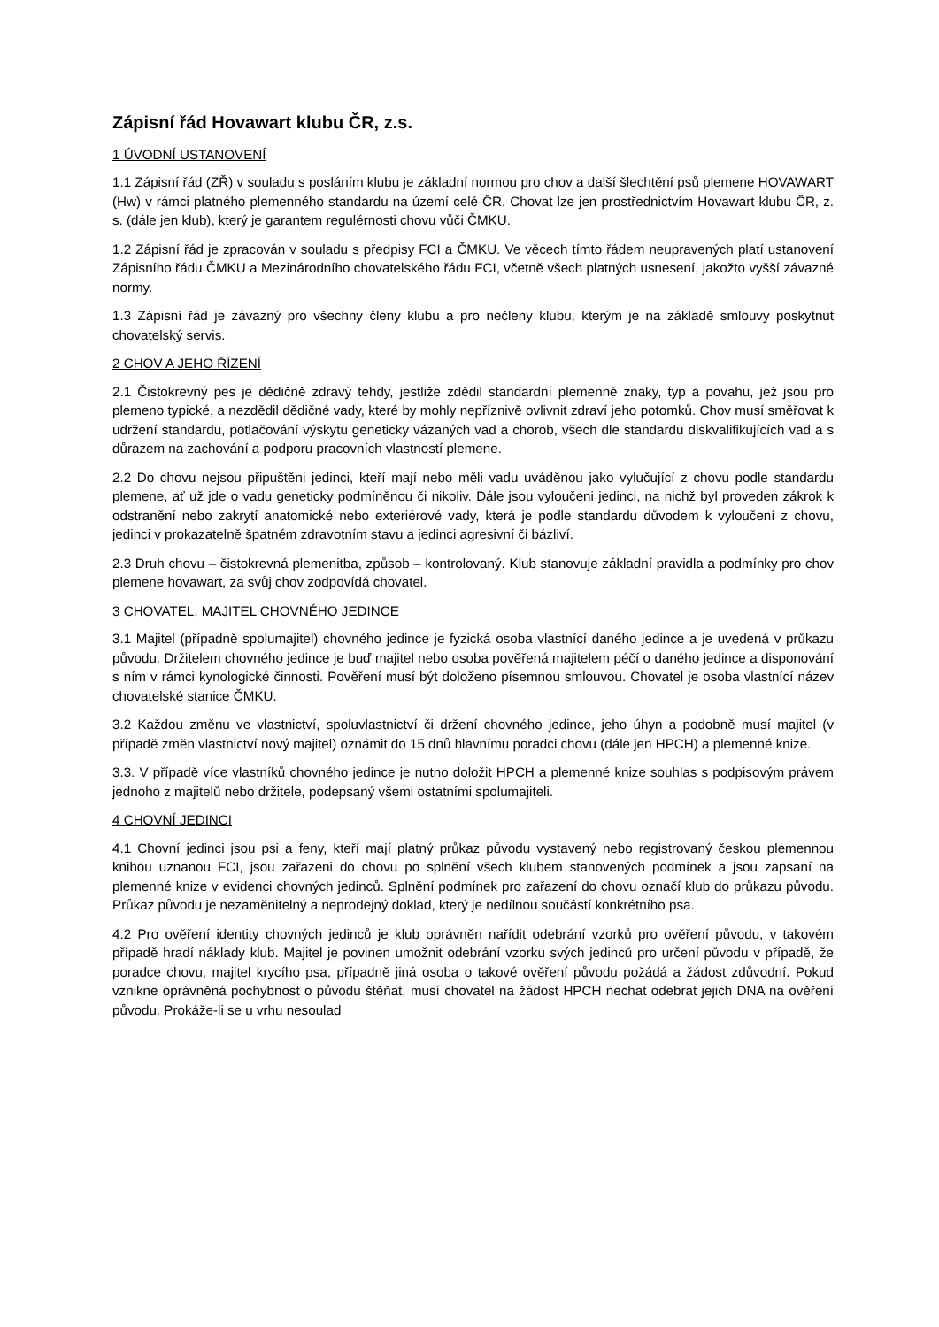Zápisní řád Hovawart klubu ČR, z.s.
1 ÚVODNÍ USTANOVENÍ
1.1 Zápisní řád (ZŘ) v souladu s posláním klubu je základní normou pro chov a další šlechtění psů plemene HOVAWART (Hw) v rámci platného plemenného standardu na území celé ČR. Chovat lze jen prostřednictvím Hovawart klubu ČR, z. s. (dále jen klub), který je garantem regulérnosti chovu vůči ČMKU.
1.2 Zápisní řád je zpracován v souladu s předpisy FCI a ČMKU. Ve věcech tímto řádem neupravených platí ustanovení Zápisního řádu ČMKU a Mezinárodního chovatelského řádu FCI, včetně všech platných usnesení, jakožto vyšší závazné normy.
1.3 Zápisní řád je závazný pro všechny členy klubu a pro nečleny klubu, kterým je na základě smlouvy poskytnut chovatelský servis.
2 CHOV A JEHO ŘÍZENÍ
2.1 Čistokrevný pes je dědičně zdravý tehdy, jestliže zdědil standardní plemenné znaky, typ a povahu, jež jsou pro plemeno typické, a nezdědil dědičné vady, které by mohly nepříznivě ovlivnit zdraví jeho potomků. Chov musí směřovat k udržení standardu, potlačování výskytu geneticky vázaných vad a chorob, všech dle standardu diskvalifikujících vad a s důrazem na zachování a podporu pracovních vlastností plemene.
2.2 Do chovu nejsou připuštěni jedinci, kteří mají nebo měli vadu uváděnou jako vylučující z chovu podle standardu plemene, ať už jde o vadu geneticky podmíněnou či nikoliv. Dále jsou vyloučeni jedinci, na nichž byl proveden zákrok k odstranění nebo zakrytí anatomické nebo exteriérové vady, která je podle standardu důvodem k vyloučení z chovu, jedinci v prokazatelně špatném zdravotním stavu a jedinci agresivní či bázliví.
2.3 Druh chovu – čistokrevná plemenitba, způsob – kontrolovaný. Klub stanovuje základní pravidla a podmínky pro chov plemene hovawart, za svůj chov zodpovídá chovatel.
3 CHOVATEL, MAJITEL CHOVNÉHO JEDINCE
3.1 Majitel (případně spolumajitel) chovného jedince je fyzická osoba vlastnící daného jedince a je uvedená v průkazu původu. Držitelem chovného jedince je buď majitel nebo osoba pověřená majitelem péčí o daného jedince a disponování s ním v rámci kynologické činnosti. Pověření musí být doloženo písemnou smlouvou. Chovatel je osoba vlastnící název chovatelské stanice ČMKU.
3.2 Každou změnu ve vlastnictví, spoluvlastnictví či držení chovného jedince, jeho úhyn a podobně musí majitel (v případě změn vlastnictví nový majitel) oznámit do 15 dnů hlavnímu poradci chovu (dále jen HPCH) a plemenné knize.
3.3. V případě více vlastníků chovného jedince je nutno doložit HPCH a plemenné knize souhlas s podpisovým právem jednoho z majitelů nebo držitele, podepsaný všemi ostatními spolumajiteli.
4 CHOVNÍ JEDINCI
4.1 Chovní jedinci jsou psi a feny, kteří mají platný průkaz původu vystavený nebo registrovaný českou plemennou knihou uznanou FCI, jsou zařazeni do chovu po splnění všech klubem stanovených podmínek a jsou zapsaní na plemenné knize v evidenci chovných jedinců. Splnění podmínek pro zařazení do chovu označí klub do průkazu původu. Průkaz původu je nezaměnitelný a neprodejný doklad, který je nedílnou součástí konkrétního psa.
4.2 Pro ověření identity chovných jedinců je klub oprávněn nařídit odebrání vzorků pro ověření původu, v takovém případě hradí náklady klub. Majitel je povinen umožnit odebrání vzorku svých jedinců pro určení původu v případě, že poradce chovu, majitel krycího psa, případně jiná osoba o takové ověření původu požádá a žádost zdůvodní. Pokud vznikne oprávněná pochybnost o původu štěňat, musí chovatel na žádost HPCH nechat odebrat jejich DNA na ověření původu. Prokáže-li se u vrhu nesoulad